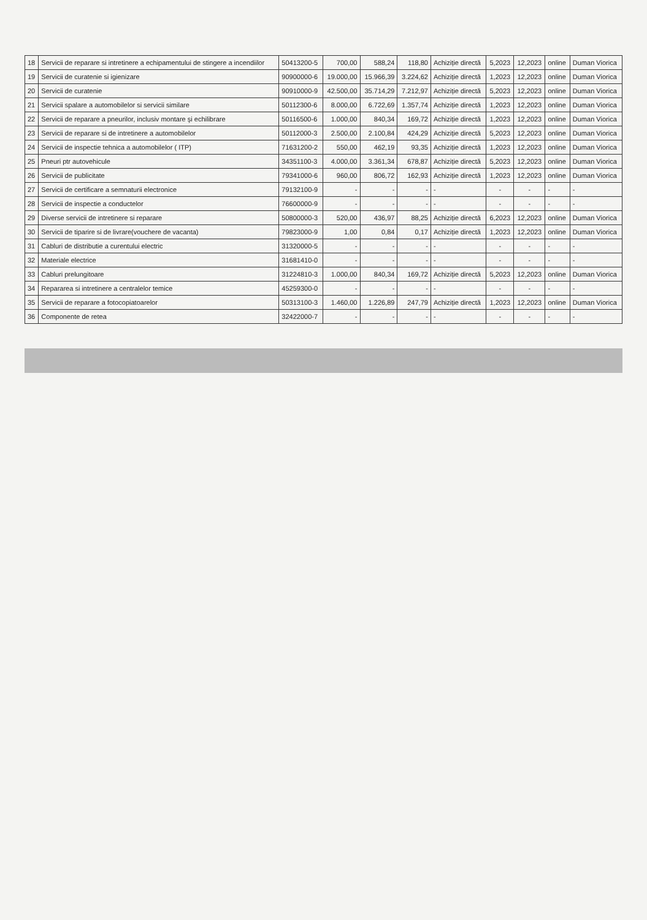| 18 | Servicii de reparare si intretinere a echipamentului de stingere a incendiilor | 50413200-5 | 700,00 | 588,24 | 118,80 | Achiziție directă | 5,2023 | 12,2023 | online | Duman Viorica |
| 19 | Servicii de curatenie si igienizare | 90900000-6 | 19.000,00 | 15.966,39 | 3.224,62 | Achiziție directă | 1,2023 | 12,2023 | online | Duman Viorica |
| 20 | Servicii de curatenie | 90910000-9 | 42.500,00 | 35.714,29 | 7.212,97 | Achiziție directă | 5,2023 | 12,2023 | online | Duman Viorica |
| 21 | Servicii spalare a automobilelor si servicii similare | 50112300-6 | 8.000,00 | 6.722,69 | 1.357,74 | Achiziție directă | 1,2023 | 12,2023 | online | Duman Viorica |
| 22 | Servicii de reparare a pneurilor, inclusiv montare şi echilibrare | 50116500-6 | 1.000,00 | 840,34 | 169,72 | Achiziție directă | 1,2023 | 12,2023 | online | Duman Viorica |
| 23 | Servicii de reparare si de intretinere a automobilelor | 50112000-3 | 2.500,00 | 2.100,84 | 424,29 | Achiziție directă | 5,2023 | 12,2023 | online | Duman Viorica |
| 24 | Servicii de inspectie tehnica a automobilelor ( ITP) | 71631200-2 | 550,00 | 462,19 | 93,35 | Achiziție directă | 1,2023 | 12,2023 | online | Duman Viorica |
| 25 | Pneuri ptr autovehicule | 34351100-3 | 4.000,00 | 3.361,34 | 678,87 | Achiziție directă | 5,2023 | 12,2023 | online | Duman Viorica |
| 26 | Servicii de publicitate | 79341000-6 | 960,00 | 806,72 | 162,93 | Achiziție directă | 1,2023 | 12,2023 | online | Duman Viorica |
| 27 | Servicii de certificare a semnaturii electronice | 79132100-9 | - | - | - | - | - | - | - | - |
| 28 | Servicii de inspectie a conductelor | 76600000-9 | - | - | - | - | - | - | - | - |
| 29 | Diverse servicii de intretinere si reparare | 50800000-3 | 520,00 | 436,97 | 88,25 | Achiziție directă | 6,2023 | 12,2023 | online | Duman Viorica |
| 30 | Servicii de tiparire si de livrare(vouchere de vacanta) | 79823000-9 | 1,00 | 0,84 | 0,17 | Achiziție directă | 1,2023 | 12,2023 | online | Duman Viorica |
| 31 | Cabluri de distributie a curentului electric | 31320000-5 | - | - | - | - | - | - | - | - |
| 32 | Materiale electrice | 31681410-0 | - | - | - | - | - | - | - | - |
| 33 | Cabluri prelungitoare | 31224810-3 | 1.000,00 | 840,34 | 169,72 | Achiziție directă | 5,2023 | 12,2023 | online | Duman Viorica |
| 34 | Repararea si intretinere a centralelor temice | 45259300-0 | - | - | - | - | - | - | - | - |
| 35 | Servicii de reparare a fotocopiatoarelor | 50313100-3 | 1.460,00 | 1.226,89 | 247,79 | Achiziție directă | 1,2023 | 12,2023 | online | Duman Viorica |
| 36 | Componente de retea | 32422000-7 | - | - | - | - | - | - | - | - |